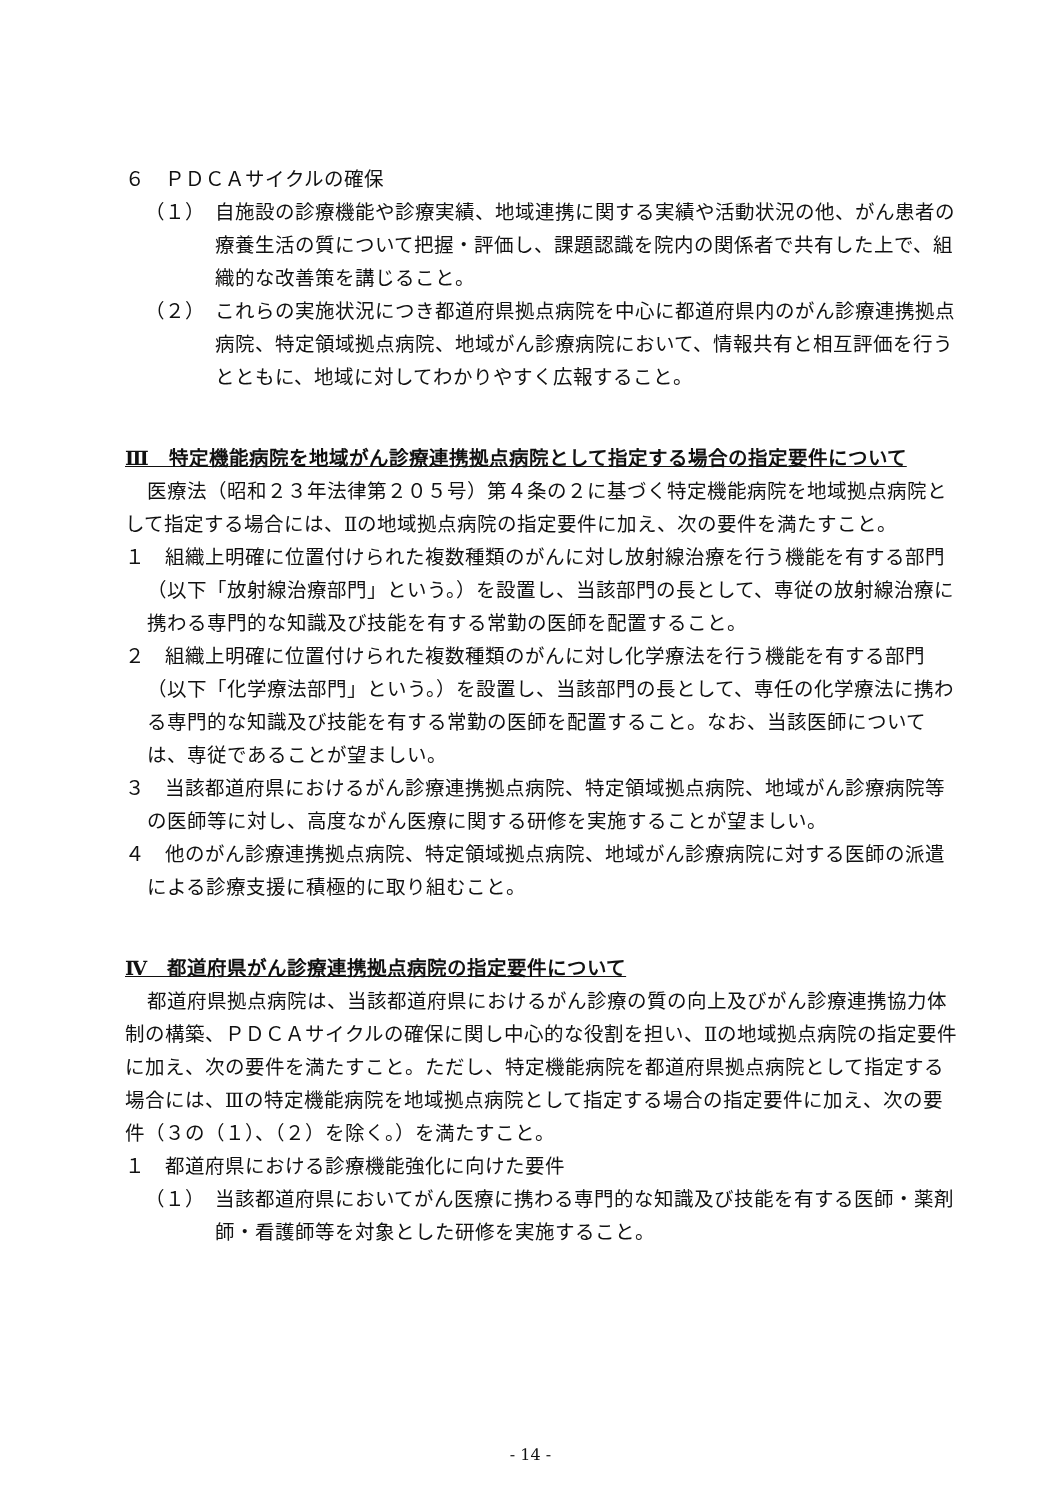６　ＰＤＣＡサイクルの確保
（１）　自施設の診療機能や診療実績、地域連携に関する実績や活動状況の他、がん患者の療養生活の質について把握・評価し、課題認識を院内の関係者で共有した上で、組織的な改善策を講じること。
（２）　これらの実施状況につき都道府県拠点病院を中心に都道府県内のがん診療連携拠点病院、特定領域拠点病院、地域がん診療病院において、情報共有と相互評価を行うとともに、地域に対してわかりやすく広報すること。
Ⅲ　特定機能病院を地域がん診療連携拠点病院として指定する場合の指定要件について
医療法（昭和２３年法律第２０５号）第４条の２に基づく特定機能病院を地域拠点病院として指定する場合には、Ⅱの地域拠点病院の指定要件に加え、次の要件を満たすこと。
１　組織上明確に位置付けられた複数種類のがんに対し放射線治療を行う機能を有する部門（以下「放射線治療部門」という。）を設置し、当該部門の長として、専従の放射線治療に携わる専門的な知識及び技能を有する常勤の医師を配置すること。
２　組織上明確に位置付けられた複数種類のがんに対し化学療法を行う機能を有する部門（以下「化学療法部門」という。）を設置し、当該部門の長として、専任の化学療法に携わる専門的な知識及び技能を有する常勤の医師を配置すること。なお、当該医師については、専従であることが望ましい。
３　当該都道府県におけるがん診療連携拠点病院、特定領域拠点病院、地域がん診療病院等の医師等に対し、高度ながん医療に関する研修を実施することが望ましい。
４　他のがん診療連携拠点病院、特定領域拠点病院、地域がん診療病院に対する医師の派遣による診療支援に積極的に取り組むこと。
Ⅳ　都道府県がん診療連携拠点病院の指定要件について
都道府県拠点病院は、当該都道府県におけるがん診療の質の向上及びがん診療連携協力体制の構築、ＰＤＣＡサイクルの確保に関し中心的な役割を担い、Ⅱの地域拠点病院の指定要件に加え、次の要件を満たすこと。ただし、特定機能病院を都道府県拠点病院として指定する場合には、Ⅲの特定機能病院を地域拠点病院として指定する場合の指定要件に加え、次の要件（３の（１）、（２）を除く。）を満たすこと。
１　都道府県における診療機能強化に向けた要件
（１）　当該都道府県においてがん医療に携わる専門的な知識及び技能を有する医師・薬剤師・看護師等を対象とした研修を実施すること。
- 14 -